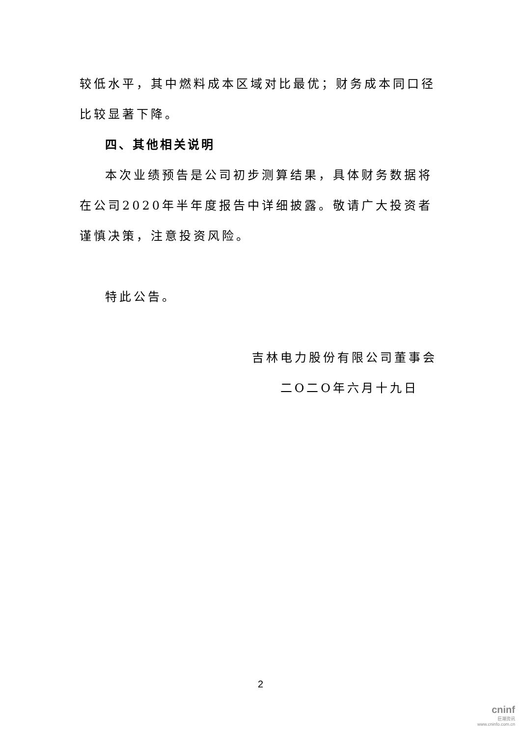较低水平，其中燃料成本区域对比最优；财务成本同口径比较显著下降。
四、其他相关说明
本次业绩预告是公司初步测算结果，具体财务数据将在公司2020年半年度报告中详细披露。敬请广大投资者谨慎决策，注意投资风险。
特此公告。
吉林电力股份有限公司董事会
二O二O年六月十九日
2
cninf
巨潮资讯
www.cninfo.com.cn